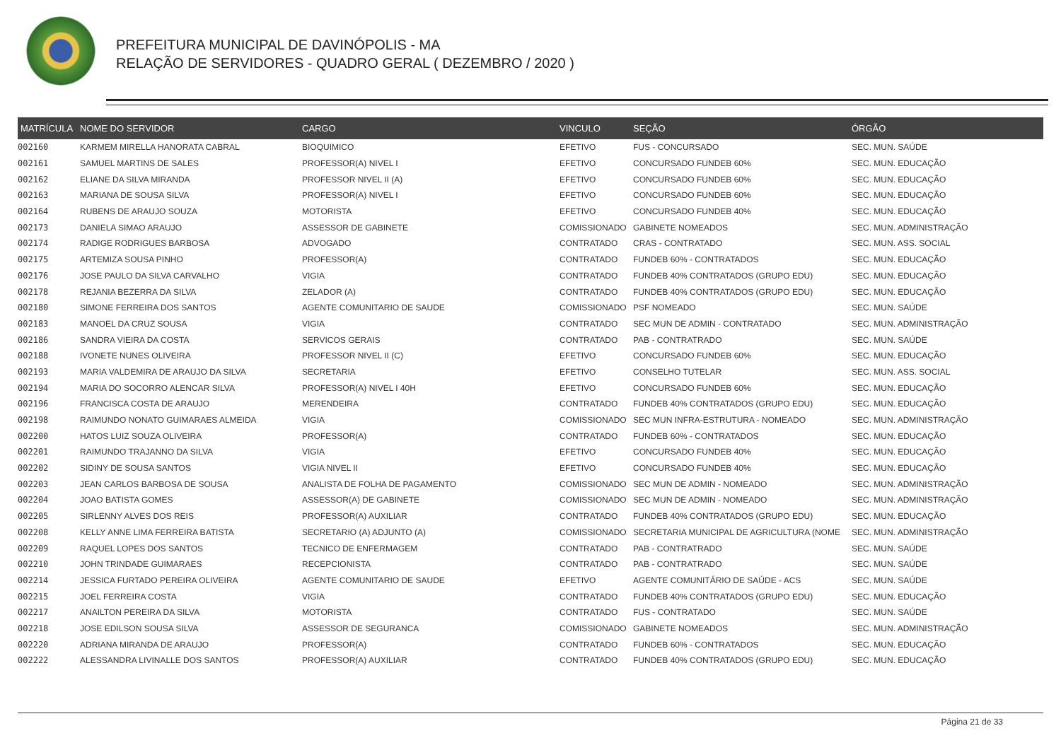PREFEITURA MUNICIPAL DE DAVINÓPOLIS - MA
RELAÇÃO DE SERVIDORES - QUADRO GERAL ( DEZEMBRO / 2020 )
| MATRÍCULA | NOME DO SERVIDOR | CARGO | VINCULO | SEÇÃO | ÓRGÃO |
| --- | --- | --- | --- | --- | --- |
| 002160 | KARMEM MIRELLA HANORATA CABRAL | BIOQUIMICO | EFETIVO | FUS - CONCURSADO | SEC. MUN. SAÚDE |
| 002161 | SAMUEL MARTINS DE SALES | PROFESSOR(A) NIVEL I | EFETIVO | CONCURSADO FUNDEB 60% | SEC. MUN. EDUCAÇÃO |
| 002162 | ELIANE DA SILVA MIRANDA | PROFESSOR NIVEL II (A) | EFETIVO | CONCURSADO FUNDEB 60% | SEC. MUN. EDUCAÇÃO |
| 002163 | MARIANA DE SOUSA SILVA | PROFESSOR(A) NIVEL I | EFETIVO | CONCURSADO FUNDEB 60% | SEC. MUN. EDUCAÇÃO |
| 002164 | RUBENS DE ARAUJO SOUZA | MOTORISTA | EFETIVO | CONCURSADO FUNDEB 40% | SEC. MUN. EDUCAÇÃO |
| 002173 | DANIELA SIMAO ARAUJO | ASSESSOR DE GABINETE | COMISSIONADO | GABINETE NOMEADOS | SEC. MUN. ADMINISTRAÇÃO |
| 002174 | RADIGE RODRIGUES BARBOSA | ADVOGADO | CONTRATADO | CRAS - CONTRATADO | SEC. MUN. ASS. SOCIAL |
| 002175 | ARTEMIZA SOUSA PINHO | PROFESSOR(A) | CONTRATADO | FUNDEB 60% - CONTRATADOS | SEC. MUN. EDUCAÇÃO |
| 002176 | JOSE PAULO DA SILVA CARVALHO | VIGIA | CONTRATADO | FUNDEB 40% CONTRATADOS (GRUPO EDU) | SEC. MUN. EDUCAÇÃO |
| 002178 | REJANIA BEZERRA DA SILVA | ZELADOR (A) | CONTRATADO | FUNDEB 40% CONTRATADOS (GRUPO EDU) | SEC. MUN. EDUCAÇÃO |
| 002180 | SIMONE FERREIRA DOS SANTOS | AGENTE COMUNITARIO DE SAUDE | COMISSIONADO | PSF NOMEADO | SEC. MUN. SAÚDE |
| 002183 | MANOEL DA CRUZ SOUSA | VIGIA | CONTRATADO | SEC MUN DE ADMIN - CONTRATADO | SEC. MUN. ADMINISTRAÇÃO |
| 002186 | SANDRA VIEIRA DA COSTA | SERVICOS GERAIS | CONTRATADO | PAB - CONTRATRADO | SEC. MUN. SAÚDE |
| 002188 | IVONETE NUNES OLIVEIRA | PROFESSOR NIVEL II (C) | EFETIVO | CONCURSADO FUNDEB 60% | SEC. MUN. EDUCAÇÃO |
| 002193 | MARIA VALDEMIRA DE ARAUJO DA SILVA | SECRETARIA | EFETIVO | CONSELHO TUTELAR | SEC. MUN. ASS. SOCIAL |
| 002194 | MARIA DO SOCORRO ALENCAR SILVA | PROFESSOR(A) NIVEL I 40H | EFETIVO | CONCURSADO FUNDEB 60% | SEC. MUN. EDUCAÇÃO |
| 002196 | FRANCISCA COSTA DE ARAUJO | MERENDEIRA | CONTRATADO | FUNDEB 40% CONTRATADOS (GRUPO EDU) | SEC. MUN. EDUCAÇÃO |
| 002198 | RAIMUNDO NONATO GUIMARAES ALMEIDA | VIGIA | COMISSIONADO | SEC MUN INFRA-ESTRUTURA - NOMEADO | SEC. MUN. ADMINISTRAÇÃO |
| 002200 | HATOS LUIZ SOUZA OLIVEIRA | PROFESSOR(A) | CONTRATADO | FUNDEB 60% - CONTRATADOS | SEC. MUN. EDUCAÇÃO |
| 002201 | RAIMUNDO TRAJANNO DA SILVA | VIGIA | EFETIVO | CONCURSADO FUNDEB 40% | SEC. MUN. EDUCAÇÃO |
| 002202 | SIDINY DE SOUSA SANTOS | VIGIA NIVEL II | EFETIVO | CONCURSADO FUNDEB 40% | SEC. MUN. EDUCAÇÃO |
| 002203 | JEAN CARLOS BARBOSA DE SOUSA | ANALISTA DE FOLHA DE PAGAMENTO | COMISSIONADO | SEC MUN DE ADMIN - NOMEADO | SEC. MUN. ADMINISTRAÇÃO |
| 002204 | JOAO BATISTA GOMES | ASSESSOR(A) DE GABINETE | COMISSIONADO | SEC MUN DE ADMIN - NOMEADO | SEC. MUN. ADMINISTRAÇÃO |
| 002205 | SIRLENNY ALVES DOS REIS | PROFESSOR(A) AUXILIAR | CONTRATADO | FUNDEB 40% CONTRATADOS (GRUPO EDU) | SEC. MUN. EDUCAÇÃO |
| 002208 | KELLY ANNE LIMA FERREIRA BATISTA | SECRETARIO (A) ADJUNTO (A) | COMISSIONADO | SECRETARIA MUNICIPAL DE AGRICULTURA (NOME | SEC. MUN. ADMINISTRAÇÃO |
| 002209 | RAQUEL LOPES DOS SANTOS | TECNICO DE ENFERMAGEM | CONTRATADO | PAB - CONTRATRADO | SEC. MUN. SAÚDE |
| 002210 | JOHN TRINDADE GUIMARAES | RECEPCIONISTA | CONTRATADO | PAB - CONTRATRADO | SEC. MUN. SAÚDE |
| 002214 | JESSICA FURTADO PEREIRA OLIVEIRA | AGENTE COMUNITARIO DE SAUDE | EFETIVO | AGENTE COMUNITÁRIO DE SAÚDE - ACS | SEC. MUN. SAÚDE |
| 002215 | JOEL FERREIRA COSTA | VIGIA | CONTRATADO | FUNDEB 40% CONTRATADOS (GRUPO EDU) | SEC. MUN. EDUCAÇÃO |
| 002217 | ANAILTON PEREIRA DA SILVA | MOTORISTA | CONTRATADO | FUS - CONTRATADO | SEC. MUN. SAÚDE |
| 002218 | JOSE EDILSON SOUSA SILVA | ASSESSOR DE SEGURANCA | COMISSIONADO | GABINETE NOMEADOS | SEC. MUN. ADMINISTRAÇÃO |
| 002220 | ADRIANA MIRANDA DE ARAUJO | PROFESSOR(A) | CONTRATADO | FUNDEB 60% - CONTRATADOS | SEC. MUN. EDUCAÇÃO |
| 002222 | ALESSANDRA LIVINALLE DOS SANTOS | PROFESSOR(A) AUXILIAR | CONTRATADO | FUNDEB 40% CONTRATADOS (GRUPO EDU) | SEC. MUN. EDUCAÇÃO |
Página 21 de 33